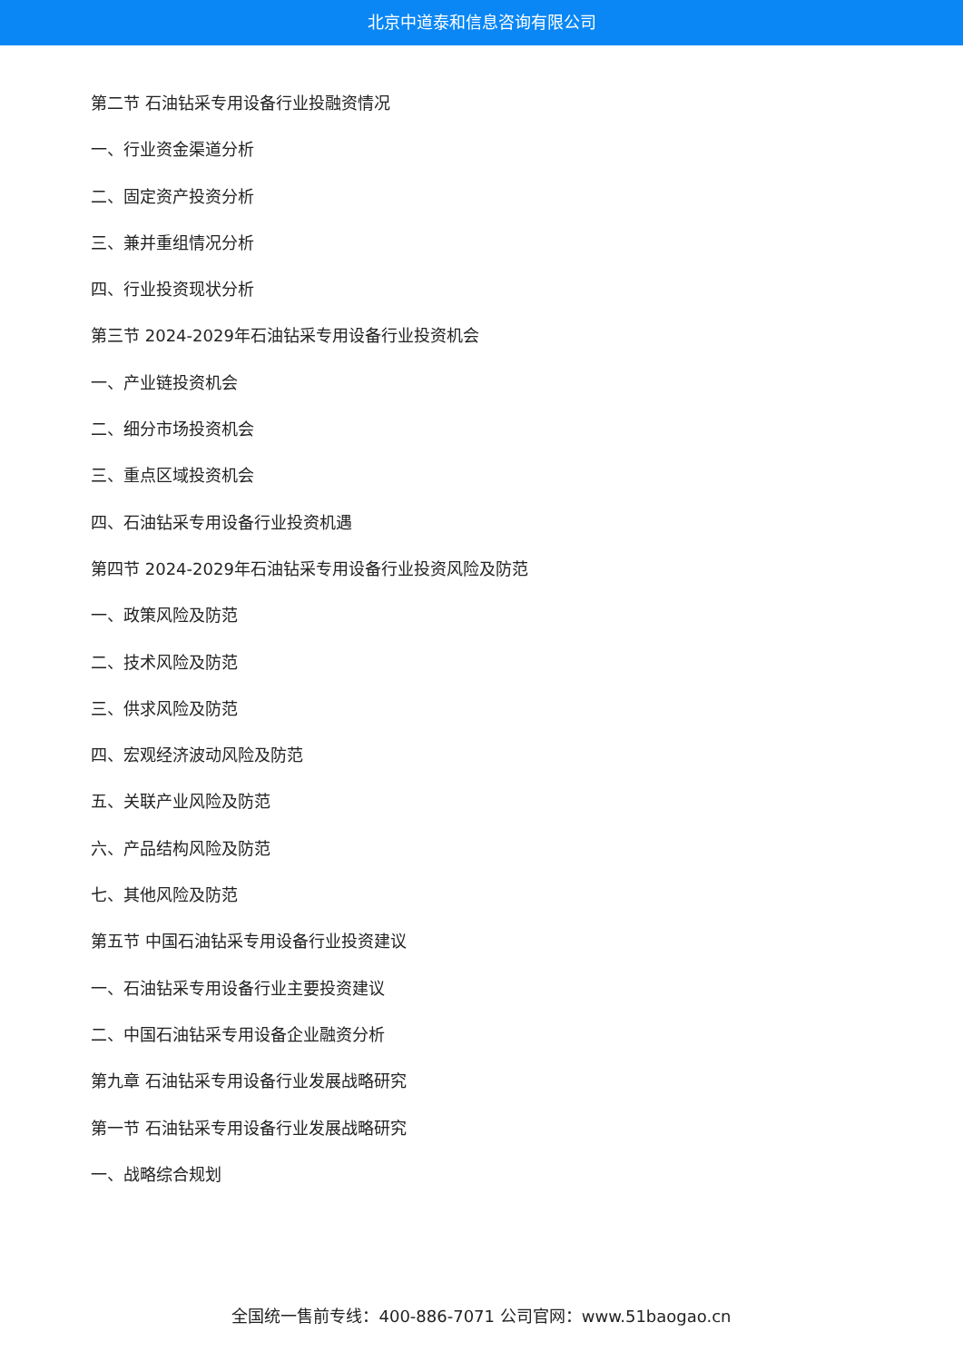北京中道泰和信息咨询有限公司
第二节 石油钻采专用设备行业投融资情况
一、行业资金渠道分析
二、固定资产投资分析
三、兼并重组情况分析
四、行业投资现状分析
第三节 2024-2029年石油钻采专用设备行业投资机会
一、产业链投资机会
二、细分市场投资机会
三、重点区域投资机会
四、石油钻采专用设备行业投资机遇
第四节 2024-2029年石油钻采专用设备行业投资风险及防范
一、政策风险及防范
二、技术风险及防范
三、供求风险及防范
四、宏观经济波动风险及防范
五、关联产业风险及防范
六、产品结构风险及防范
七、其他风险及防范
第五节 中国石油钻采专用设备行业投资建议
一、石油钻采专用设备行业主要投资建议
二、中国石油钻采专用设备企业融资分析
第九章 石油钻采专用设备行业发展战略研究
第一节 石油钻采专用设备行业发展战略研究
一、战略综合规划
全国统一售前专线：400-886-7071 公司官网：www.51baogao.cn